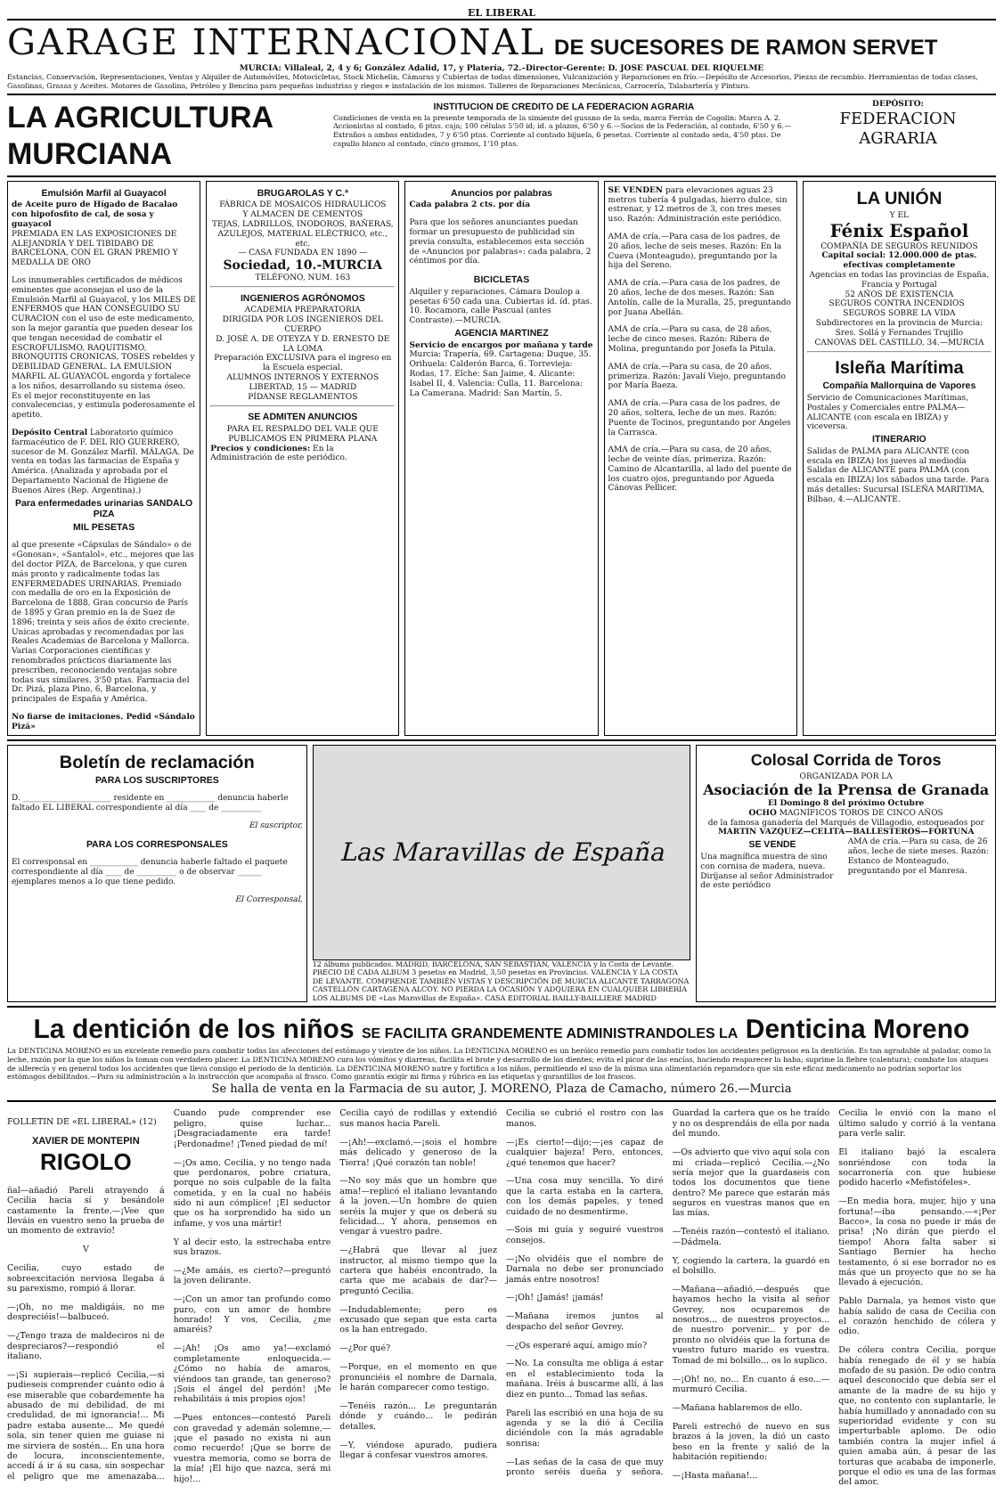EL LIBERAL
GARAGE INTERNACIONAL
DE SUCESORES DE RAMON SERVET
MURCIA: Villaleal, 2, 4 y 6; González Adalid, 17, y Platería, 72.–Director-Gerente: D. JOSE PASCUAL DEL RIQUELME
Estancias, Conservación, Representaciones, Ventas y Alquiler de Automóviles, Motocicletas, Stock Michelin, Cámaras y Cubiertas de todas dimensiones, Vulcanización y Reparaciones en frío.—Depósito de Accesorios, Piezas de recambio. Herramientas de todas clases, Gasolinas, Grasas y Aceites. Motores de Gasolina, Petróleo y Bencina para pequeñas industrias y riegos e instalación de los mismos. Talleres de Reparaciones Mecánicas, Carrocería, Talabartería y Pintura.
LA AGRICULTURA MURCIANA
INSTITUCION DE CREDITO DE LA FEDERACION AGRARIA
Condiciones de venta en la presente temporada de la simiente del gusano de la seda, marca Ferrán de Cogolin: Marca A. 2. Accionistas al contado, 6 ptas. caja; 100 células 5'50 id; id. a plazos, 6'50 y 6.—Socios de la Federación, al contado, 6'50 y 6.—Extraños a ambas entidades, 7 y 6'50 ptas. Corriente al contado bijuela, 6 pesetas. Corriente al contado seda, 4'50 ptas. De capullo blanco al contado, cinco gramos, 1'10 ptas.
DEPÓSITO:
FEDERACION AGRARIA
Emulsión Marfil al Guayacol
de Aceite puro de Hígado de Bacalao con hipofosfito de cal, de sosa y guayacol
PREMIADA EN LAS EXPOSICIONES DE ALEJANDRÍA Y DEL TIBIDABO DE BARCELONA, CON EL GRAN PREMIO Y MEDALLA DE ORO
Los innumerables certificados de médicos eminentes que aconsejan el uso de la Emulsión Marfil al Guayacol, y los MILES DE ENFERMOS que HAN CONSEGUIDO SU CURACION con el uso de este medicamento, son la mejor garantía que pueden desear los que tengan necesidad de combatir el ESCROFULISMO, RAQUITISMO, BRONQUITIS CRONICAS, TOSES rebeldes y DEBILIDAD GENERAL. LA EMULSION MARFIL AL GUAYACOL engorda y fortalece a los niños, desarrollando su sistema óseo. Es el mejor reconstituyente en las convalecencias, y estimula poderosamente el apetito.
Depósito Central Laboratorio químico farmacéutico de F. DEL RIO GUERRERO, sucesor de M. González Marfil. MÁLAGA. De venta en todas las farmacias de España y América. (Analizada y aprobada por el Departamento Nacional de Higiene de Buenos Aires (Rep. Argentina).)
Para enfermedades urinarias SANDALO PIZA
MIL PESETAS
al que presente «Cápsulas de Sándalo» o de «Gonosan», «Santalol», etc., mejores que las del doctor PIZA, de Barcelona, y que curen más pronto y radicalmente todas las ENFERMEDADES URINARIAS. Premiado con medalla de oro en la Exposición de Barcelona de 1888, Gran concurso de París de 1895 y Gran premio en la de Suez de 1896; treinta y seis años de éxito creciente. Unicas aprobadas y recomendadas por las Reales Academias de Barcelona y Mallorca. Varias Corporaciones científicas y renombrados prácticos diariamente las prescriben, reconociendo ventajas sobre todas sus similares. 3'50 ptas. Farmacia del Dr. Pizá, plaza Pino, 6, Barcelona, y principales de España y América.
No fiarse de imitaciones. Pedid «Sándalo Pizá»
BRUGAROLAS Y C.ª
FÁBRICA DE MOSAICOS HIDRÁULICOS
Y ALMACEN DE CEMENTOS
TEJAS, LADRILLOS, INODOROS, BAÑERAS, AZULEJOS, MATERIAL ELÉCTRICO, etc., etc.
— CASA FUNDADA EN 1890 —
Sociedad, 10.-MURCIA
TELÉFONO, NUM. 163
INGENIEROS AGRÓNOMOS
ACADEMIA PREPARATORIA
DIRIGIDA POR LOS INGENIEROS DEL CUERPO
D. JOSÉ A. DE OTEYZA Y D. ERNESTO DE LA LOMA
Preparación EXCLUSIVA para el ingreso en la Escuela especial.
ALUMNOS INTERNOS Y EXTERNOS
LIBERTAD, 15 — MADRID
PÍDANSE REGLAMENTOS
SE ADMITEN ANUNCIOS
PARA EL RESPALDO DEL VALE QUE PUBLICAMOS EN PRIMERA PLANA
Precios y condiciones: En la Administración de este periódico.
Anuncios por palabras
Cada palabra 2 cts. por día
Para que los señores anunciantes puedan formar un presupuesto de publicidad sin previa consulta, establecemos esta sección de «Anuncios por palabras»: cada palabra, 2 céntimos por día.
BICICLETAS
Alquiler y reparaciones. Cámara Doulop a pesetas 6'50 cada una. Cubiertas íd. íd. ptas. 10. Rocamora, calle Pascual (antes Contraste).—MURCIA.
AGENCIA MARTINEZ
Servicio de encargos por mañana y tarde
Murcia: Trapería, 69. Cartagena: Duque, 35. Orihuela: Calderón Barca, 6. Torrevieja: Rodas, 17. Elche: San Jaime, 4. Alicante: Isabel II, 4. Valencia: Culla, 11. Barcelona: La Camerana. Madrid: San Martín, 5.
SE VENDEN para elevaciones aguas 23 metros tubería 4 pulgadas, hierro dulce, sin estrenar, y 12 metros de 3, con tres meses uso. Razón: Administración este periódico.
AMA de cría.—Para casa de los padres, de 20 años, leche de seis meses. Razón: En la Cueva (Monteagudo), preguntando por la hija del Sereno.
AMA de cría.—Para casa de los padres, de 20 años, leche de dos meses. Razón: San Antolín, calle de la Muralla, 25, preguntando por Juana Abellán.
AMA de cría.—Para su casa, de 28 años, leche de cinco meses. Razón: Ribera de Molina, preguntando por Josefa la Pitula.
AMA de cría.—Para su casa, de 20 años, primeriza. Razón: Javalí Viejo, preguntando por María Baeza.
AMA de cría.—Para casa de los padres, de 20 años, soltera, leche de un mes. Razón: Puente de Tocinos, preguntando por Angeles la Carrasca.
AMA de cría.—Para su casa, de 20 años, leche de veinte días, primeriza. Razón: Camino de Alcantarilla, al lado del puente de los cuatro ojos, preguntando por Agueda Cánovas Pellicer.
LA UNIÓN
Y EL
Fénix Español
COMPAÑÍA DE SEGUROS REUNIDOS
Capital social: 12.000.000 de ptas. efectivas completamente
Agencias en todas las provincias de España, Francia y Portugal
52 AÑOS DE EXISTENCIA
SEGUROS CONTRA INCENDIOS SEGUROS SOBRE LA VIDA
Subdirectores en la provincia de Murcia: Sres. Sollá y Fernandes Trujillo
CANOVAS DEL CASTILLO, 34.—MURCIA
Isleña Marítima
Compañía Mallorquina de Vapores
Servicio de Comunicaciones Marítimas, Postales y Comerciales entre PALMA—ALICANTE (con escala en IBIZA) y viceversa.
ITINERARIO
Salidas de PALMA para ALICANTE (con escala en IBIZA) los jueves al mediodía
Salidas de ALICANTE para PALMA (con escala en IBIZA) los sábados una tarde. Para más detalles: Sucursal ISLEÑA MARITIMA, Bilbao, 4.—ALICANTE.
Boletín de reclamación
PARA LOS SUSCRIPTORES
D. ______________________ residente en ____________ denuncia haberle faltado EL LIBERAL correspondiente al día ____ de __________
El suscriptor,
PARA LOS CORRESPONSALES
El corresponsal en ____________ denuncia haberle faltado el paquete correspondiente al día ____ de __________ o de observar ______ ejemplares menos a lo que tiene pedido.
El Corresponsal,
Las Maravillas de España
12 álbums publicados. MADRID, BARCELONA, SAN SEBASTIÁN, VALENCIA y la Costa de Levante. PRECIO DE CADA ALBUM 3 pesetas en Madrid, 3,50 pesetas en Provincias. VALENCIA Y LA COSTA DE LEVANTE. COMPRENDE TAMBIÉN VISTAS Y DESCRIPCIÓN DE MURCIA ALICANTE TARRAGONA CASTELLÓN CARTAGENA ALCOY. NO PIERDA LA OCASIÓN Y ADQUIERA EN CUALQUIER LIBRERÍA LOS ALBUMS DE «Las Maravillas de España». CASA EDITORIAL BAILLY-BAILLIERE MADRID
Colosal Corrida de Toros
ORGANIZADA POR LA
Asociación de la Prensa de Granada
El Domingo 8 del próximo Octubre
OCHO MAGNÍFICOS TOROS DE CINCO AÑOS
de la famosa ganadería del Marqués de Villagodio, estoqueados por
MARTIN VAZQUEZ—CELITA—BALLESTEROS—FORTUNA
SE VENDE
Una magnífica muestra de sino con cornisa de madera, nueva. Diríjanse al señor Administrador de este periódico
AMA de cría.—Para su casa, de 26 años, leche de siete meses. Razón: Estanco de Monteagudo, preguntando por el Manresa.
La dentición de los niños SE FACILITA GRANDEMENTE ADMINISTRANDOLES LA Denticina Moreno
La DENTICINA MORENO es un excelente remedio para combatir todas las afecciones del estómago y vientre de los niños. La DENTICINA MORENO es un heróico remedio para combatir todos los accidentes peligrosos en la dentición. Es tan agradable al paladar, como la leche, razón por la que los niños la toman con verdadero placer. La DENTICINA MORENO cura los vómitos y diarreas, facilita el brote y desarrollo de los dientes; evita el picor de las encías, haciendo reaparecer la baba; suprime la fiebre (calentura); combate los ataques de alferecía y en general todos los accidentes que lleva consigo el periodo de la dentición. La DENTICINA MORENO nutre y fortifica a los niños, permitiendo el uso de la misma una alimentación reparadora que sin este eficaz medicamento no podrían soportar los estómagos debilitados.—Para su administración a la instrucción que acompaña al frasco. Como garantía exigir mi firma y rúbrica en las etiquetas y garantillos de los frascos.
Se halla de venta en la Farmacia de su autor, J. MORENO, Plaza de Camacho, número 26.—Murcia
FOLLETIN DE «EL LIBERAL» (12)
XAVIER DE MONTEPIN
RIGOLO
ñal—añadió Pareli atrayendo á Cecilia hacia sí y besándole castamente la frente.—¡Vee que lleváis en vuestro seno la prueba de un momento de extravío!
V
Cecilia, cuyo estado de sobreexcitación nerviosa llegaba á su parexismo, rompió á llorar.
—¡Oh, no me maldigáis, no me despreciéis!—balbuceó.
—¿Tengo traza de maldeciros ni de despreciaros?—respondió el italiano.
—¡Si supierais—replicó Cecilia,—si pudieseis comprender cuánto odio á ese miserable que cobardemente ha abusado de mi debilidad, de mi credulidad, de mi ignorancia!... Mi padre estaba ausente... Me quedé sola, sin tener quien me guiase ni me sirviera de sostén... En una hora de locura, inconscientemente, accedí á ir á su casa, sin sospechar el peligro que me amenazaba... Cuando pude comprender ese peligro, quise luchar... ¡Desgraciadamente era tarde! ¡Perdonadme! ¡Tened piedad de mí!
—¡Os amo, Cecilia, y no tengo nada que perdonaros, pobre criatura, porque no sois culpable de la falta cometida, y en la cual no habéis sido ni aun cómplice! ¡El seductor que os ha sorprendido ha sido un infame, y vos una mártir!
Y al decir esto, la estrechaba entre sus brazos.
—¿Me amáis, es cierto?—preguntó la joven delirante.
—¡Con un amor tan profundo como puro, con un amor de hombre honrado! Y vos, Cecilia, ¿me amaréis?
—¡Ah! ¡Os amo ya!—exclamó completamente enloquecida.—¿Cómo no había de amaros, viéndoos tan grande, tan generoso? ¡Sois el ángel del perdón! ¡Me rehabilitáis á mis propios ojos!
—Pues entonces—contestó Pareli con gravedad y ademán solemne,—¡que el pasado no exista ni aun como recuerdo! ¡Que se borre de vuestra memoria, como se borra de la mía! ¡El hijo que nazca, será mi hijo!...
Cecilia cayó de rodillas y extendió sus manos hacia Pareli.
—¡Ah!—exclamó,—¡sois el hombre más delicado y generoso de la Tierra! ¡Qué corazón tan noble!
—No soy más que un hombre que ama!—replicó el italiano levantando á la joven.—Un hombre de quien seréis la mujer y que os deberá su felicidad... Y ahora, pensemos en vengar á vuestro padre.
—¿Habrá que llevar al juez instructor, al mismo tiempo que la cartera que habéis encontrado, la carta que me acabais de dar?—preguntó Cecilia.
—Indudablemente; pero es excusado que sepan que esta carta os la han entregado.
—¿Por qué?
—Porque, en el momento en que pronunciéis el nombre de Darnala, le harán comparecer como testigo.
—Tenéis razón... Le preguntarán dónde y cuándo... le pedirán detalles.
—Y, viéndose apurado, pudiera llegar á confesar vuestros amores.
Cecilia se cubrió el rostro con las manos.
—¡Es cierto!—dijo;—¡es capaz de cualquier bajeza! Pero, entonces, ¿qué tenemos que hacer?
—Una cosa muy sencilla. Yo diré que la carta estaba en la cartera, con los demás papeles, y tened cuidado de no desmentirme.
—Sois mi guía y seguiré vuestros consejos.
—¡No olvidéis que el nombre de Darnala no debe ser pronunciado jamás entre nosotros!
—¡Oh! ¡Jamás! ¡jamás!
—Mañana iremos juntos al despacho del señor Gevrey.
—¿Os esperaré aquí, amigo mío?
—No. La consulta me obliga á estar en el establecimiento toda la mañana. Iréis á buscarme allí, á las diez en punto... Tomad las señas.
Pareli las escribió en una hoja de su agenda y se la dió á Cecilia diciéndole con la más agradable sonrisa:
—Las señas de la casa de que muy pronto seréis dueña y señora. Guardad la cartera que os he traído y no os desprendáis de ella por nada del mundo.
—Os advierto que vivo aquí sola con mi criada—replicó Cecilia.—¿No sería mejor que la guardaseis con todos los documentos que tiene dentro? Me parece que estarán más seguros en vuestras manos que en las mías.
—Tenéis razón—contestó el italiano.—Dádmela.
Y, cogiendo la cartera, la guardó en el bolsillo.
—Mañana—añadió,—después que hayamos hecho la visita al señor Gevrey, nos ocuparemos de nosotros... de nuestros proyectos... de nuestro porvenir... y por de pronto no olvidéis que la fortuna de vuestro futuro marido es vuestra. Tomad de mi bolsillo... os lo suplico.
—¡Oh! no, no... En cuanto á eso...—murmuró Cecilia.
—Mañana hablaremos de ello.
Pareli estrechó de nuevo en sus brazos á la joven, la dió un casto beso en la frente y salió de la habitación repitiendo:
—¡Hasta mañana!...
Cecilia le envió con la mano el último saludo y corrió á la ventana para verle salir.
El italiano bajó la escalera sonriéndose con toda la socarronería con que hubiese podido hacerlo «Mefistófeles».
—En media hora, mujer, hijo y una fortuna!—iba pensando.—«¡Per Bacco», la cosa no puede ir más de prisa! ¡No dirán que pierdo el tiempo! Ahora falta saber si Santiago Bernier ha hecho testamento, ó si ese borrador no es más que un proyecto que no se ha llevado á ejecución.
Pablo Darnala, ya hemos visto que había salido de casa de Cecilia con el corazón henchido de cólera y odio.
De cólera contra Cecilia, porque había renegado de él y se había mofado de su pasión. De odio contra aquel desconocido que debía ser el amante de la madre de su hijo y que, no contento con suplantarle, le había humillado y anonadado con su superioridad evidente y con su imperturbable aplomo. De odio también contra la mujer infiel á quien amaba aún, á pesar de las torturas que acababa de imponerle, porque el odio es una de las formas del amor.